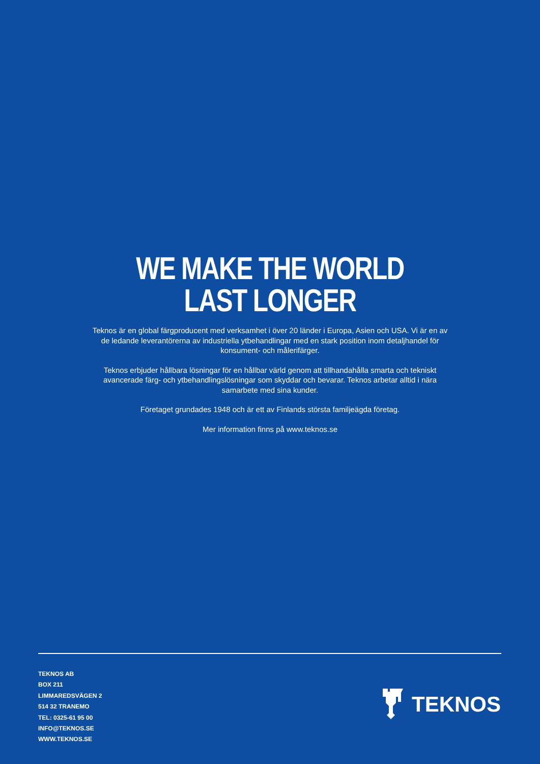WE MAKE THE WORLD
LAST LONGER
Teknos är en global färgproducent med verksamhet i över 20 länder i Europa, Asien och USA. Vi är en av de ledande leverantörerna av industriella ytbehandlingar med en stark position inom detaljhandel för konsument- och målerifärger.
Teknos erbjuder hållbara lösningar för en hållbar värld genom att tillhandahålla smarta och tekniskt avancerade färg- och ytbehandlingslösningar som skyddar och bevarar. Teknos arbetar alltid i nära samarbete med sina kunder.
Företaget grundades 1948 och är ett av Finlands största familjeägda företag.
Mer information finns på www.teknos.se
TEKNOS AB
BOX 211
LIMMAREDSVÄGEN 2
514 32 TRANEMO
TEL: 0325-61 95 00
INFO@TEKNOS.SE
WWW.TEKNOS.SE
TEKNOS